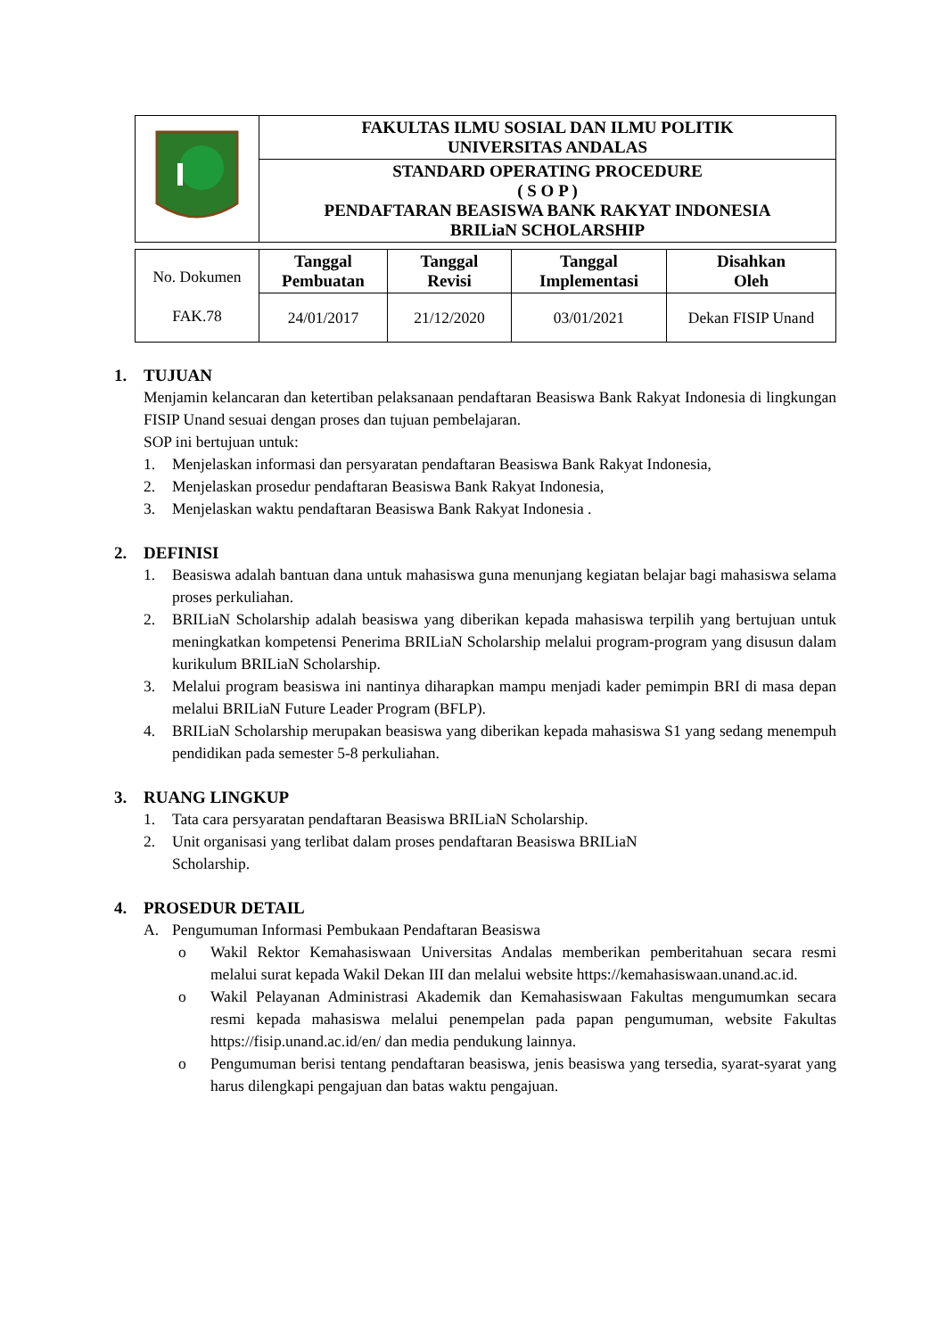| | FAKULTAS ILMU SOSIAL DAN ILMU POLITIK UNIVERSITAS ANDALAS | |
| | | STANDARD OPERATING PROCEDURE ( S O P ) PENDAFTARAN BEASISWA BANK RAKYAT INDONESIA BRILiaN SCHOLARSHIP |
| No. Dokumen FAK.78 | Tanggal Pembuatan | Tanggal Revisi | Tanggal Implementasi | Disahkan Oleh |
| | 24/01/2017 | 21/12/2020 | 03/01/2021 | Dekan FISIP Unand |
1. TUJUAN
Menjamin kelancaran dan ketertiban pelaksanaan pendaftaran Beasiswa Bank Rakyat Indonesia di lingkungan FISIP Unand sesuai dengan proses dan tujuan pembelajaran.
SOP ini bertujuan untuk:
1. Menjelaskan informasi dan persyaratan pendaftaran Beasiswa Bank Rakyat Indonesia,
2. Menjelaskan prosedur pendaftaran Beasiswa Bank Rakyat Indonesia,
3. Menjelaskan waktu pendaftaran Beasiswa Bank Rakyat Indonesia .
2. DEFINISI
1. Beasiswa adalah bantuan dana untuk mahasiswa guna menunjang kegiatan belajar bagi mahasiswa selama proses perkuliahan.
2. BRILiaN Scholarship adalah beasiswa yang diberikan kepada mahasiswa terpilih yang bertujuan untuk meningkatkan kompetensi Penerima BRILiaN Scholarship melalui program-program yang disusun dalam kurikulum BRILiaN Scholarship.
3. Melalui program beasiswa ini nantinya diharapkan mampu menjadi kader pemimpin BRI di masa depan melalui BRILiaN Future Leader Program (BFLP).
4. BRILiaN Scholarship merupakan beasiswa yang diberikan kepada mahasiswa S1 yang sedang menempuh pendidikan pada semester 5-8 perkuliahan.
3. RUANG LINGKUP
1. Tata cara persyaratan pendaftaran Beasiswa BRILiaN Scholarship.
2. Unit organisasi yang terlibat dalam proses pendaftaran Beasiswa BRILiaN
Scholarship.
4. PROSEDUR DETAIL
A. Pengumuman Informasi Pembukaan Pendaftaran Beasiswa
o Wakil Rektor Kemahasiswaan Universitas Andalas memberikan pemberitahuan secara resmi melalui surat kepada Wakil Dekan III dan melalui website https://kemahasiswaan.unand.ac.id.
o Wakil Pelayanan Administrasi Akademik dan Kemahasiswaan Fakultas mengumumkan secara resmi kepada mahasiswa melalui penempelan pada papan pengumuman, website Fakultas https://fisip.unand.ac.id/en/ dan media pendukung lainnya.
o Pengumuman berisi tentang pendaftaran beasiswa, jenis beasiswa yang tersedia, syarat-syarat yang harus dilengkapi pengajuan dan batas waktu pengajuan.